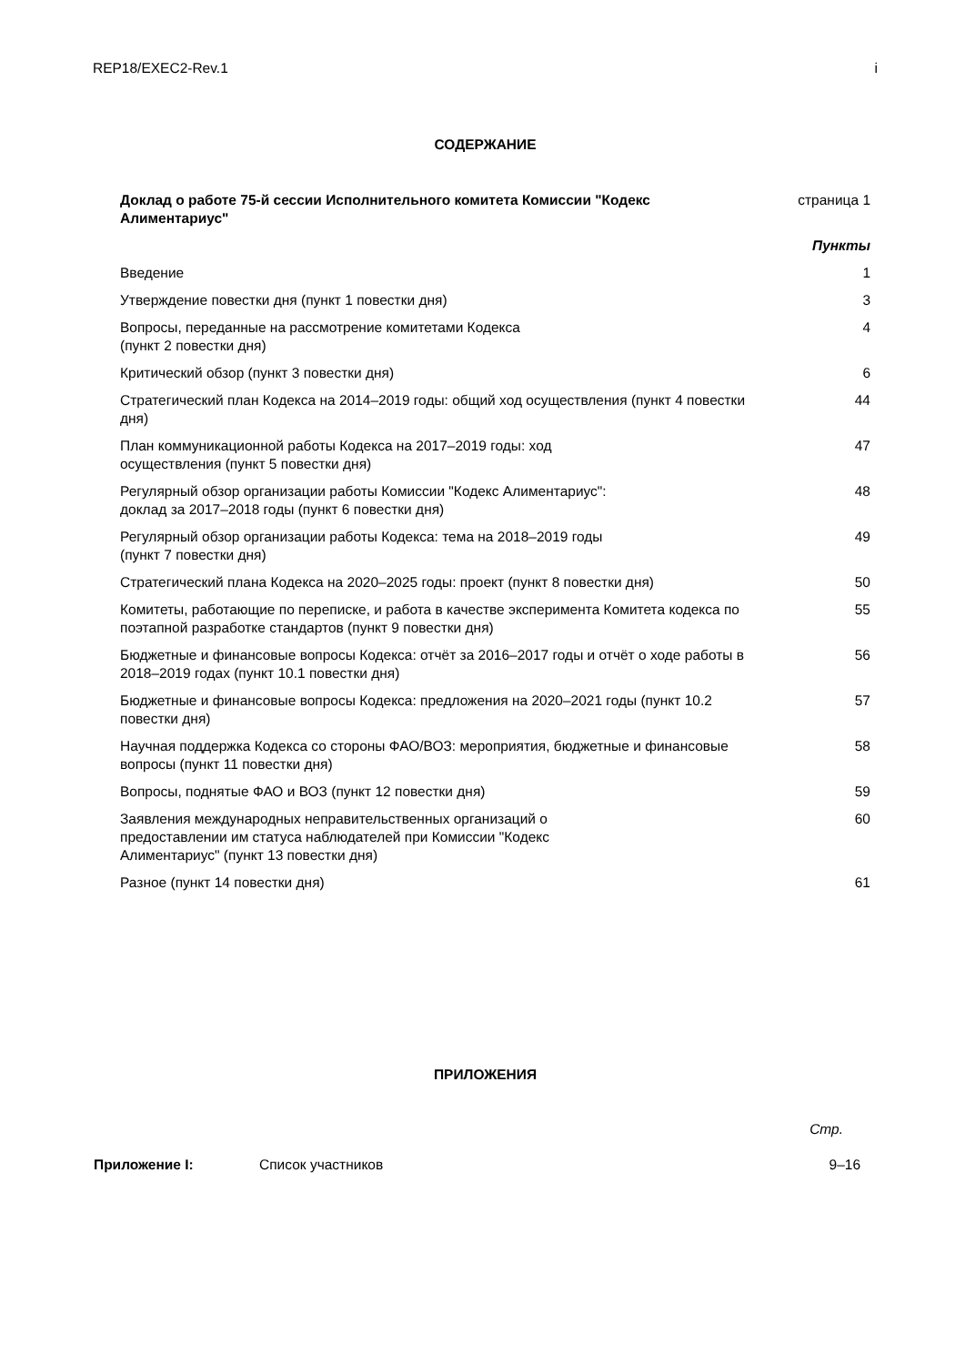REP18/EXEC2-Rev.1 i
СОДЕРЖАНИЕ
| Доклад о работе 75-й сессии Исполнительного комитета Комиссии "Кодекс Алиментариус" | страница 1 |
| | Пункты |
| Введение | 1 |
| Утверждение повестки дня (пункт 1 повестки дня) | 3 |
| Вопросы, переданные на рассмотрение комитетами Кодекса (пункт 2 повестки дня) | 4 |
| Критический обзор (пункт 3 повестки дня) | 6 |
| Стратегический план Кодекса на 2014–2019 годы: общий ход осуществления (пункт 4 повестки дня) | 44 |
| План коммуникационной работы Кодекса на 2017–2019 годы: ход осуществления (пункт 5 повестки дня) | 47 |
| Регулярный обзор организации работы Комиссии "Кодекс Алиментариус": доклад за 2017–2018 годы (пункт 6 повестки дня) | 48 |
| Регулярный обзор организации работы Кодекса: тема на 2018–2019 годы (пункт 7 повестки дня) | 49 |
| Стратегический плана Кодекса на 2020–2025 годы: проект (пункт 8 повестки дня) | 50 |
| Комитеты, работающие по переписке, и работа в качестве эксперимента Комитета кодекса по поэтапной разработке стандартов (пункт 9 повестки дня) | 55 |
| Бюджетные и финансовые вопросы Кодекса: отчёт за 2016–2017 годы и отчёт о ходе работы в 2018–2019 годах (пункт 10.1 повестки дня) | 56 |
| Бюджетные и финансовые вопросы Кодекса: предложения на 2020–2021 годы (пункт 10.2 повестки дня) | 57 |
| Научная поддержка Кодекса со стороны ФАО/ВОЗ: мероприятия, бюджетные и финансовые вопросы (пункт 11 повестки дня) | 58 |
| Вопросы, поднятые ФАО и ВОЗ (пункт 12 повестки дня) | 59 |
| Заявления международных неправительственных организаций о предоставлении им статуса наблюдателей при Комиссии "Кодекс Алиментариус" (пункт 13 повестки дня) | 60 |
| Разное (пункт 14 повестки дня) | 61 |
ПРИЛОЖЕНИЯ
Стр.
| Приложение I: | Список участников | 9–16 |